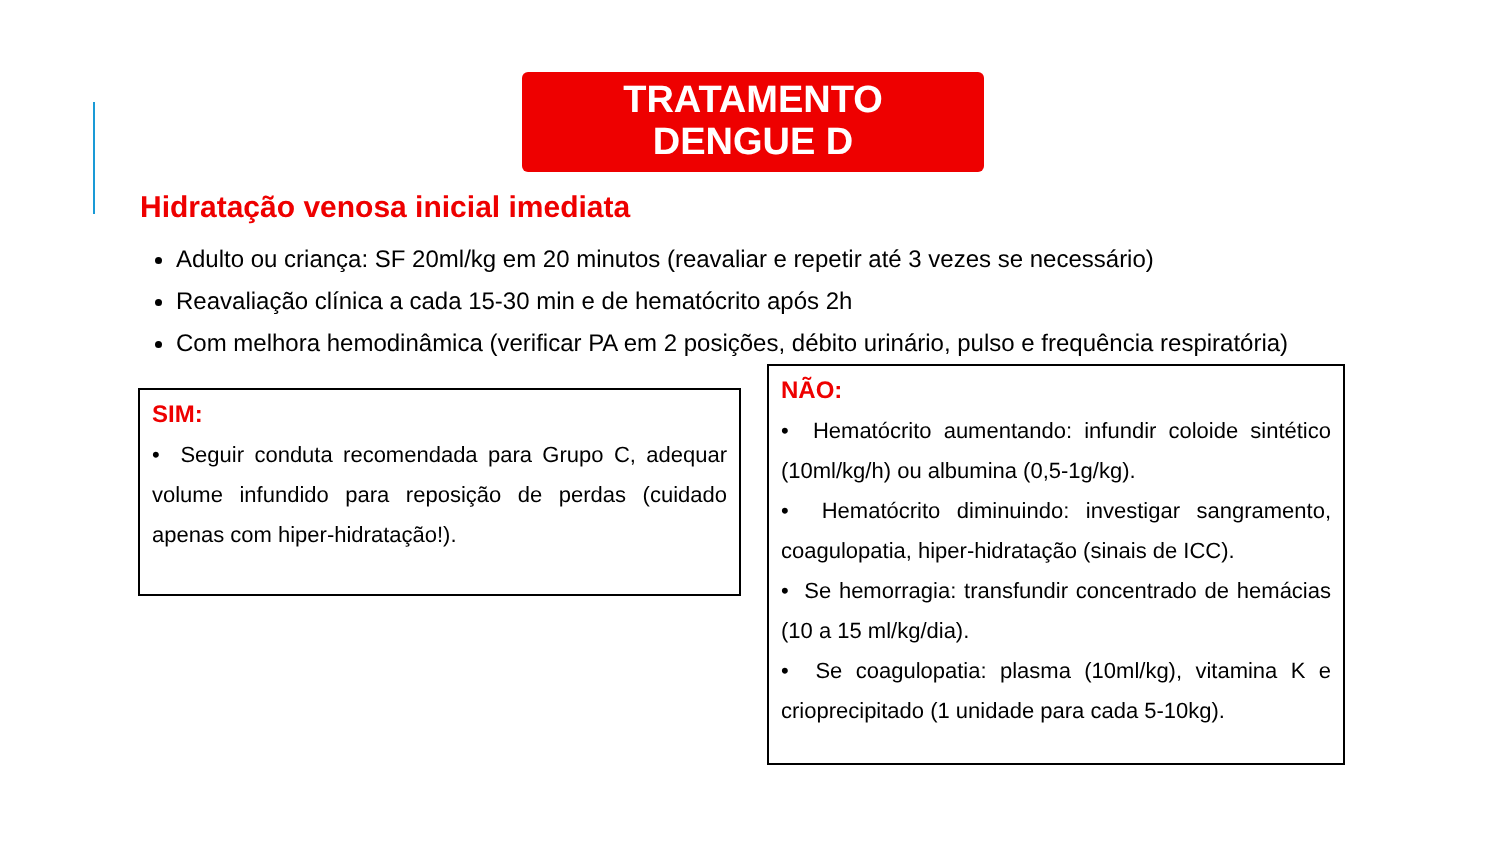TRATAMENTO
DENGUE D
Hidratação venosa inicial imediata
Adulto ou criança: SF 20ml/kg em 20 minutos (reavaliar e repetir até 3 vezes se necessário)
Reavaliação clínica a cada 15-30 min e de hematócrito após 2h
Com melhora hemodinâmica (verificar PA em 2 posições, débito urinário, pulso e frequência respiratória)
SIM:
• Seguir conduta recomendada para Grupo C, adequar volume infundido para reposição de perdas (cuidado apenas com hiper-hidratação!).
NÃO:
• Hematócrito aumentando: infundir coloide sintético (10ml/kg/h) ou albumina (0,5-1g/kg).
• Hematócrito diminuindo: investigar sangramento, coagulopatia, hiper-hidratação (sinais de ICC).
• Se hemorragia: transfundir concentrado de hemácias (10 a 15 ml/kg/dia).
• Se coagulopatia: plasma (10ml/kg), vitamina K e crioprecipitado (1 unidade para cada 5-10kg).